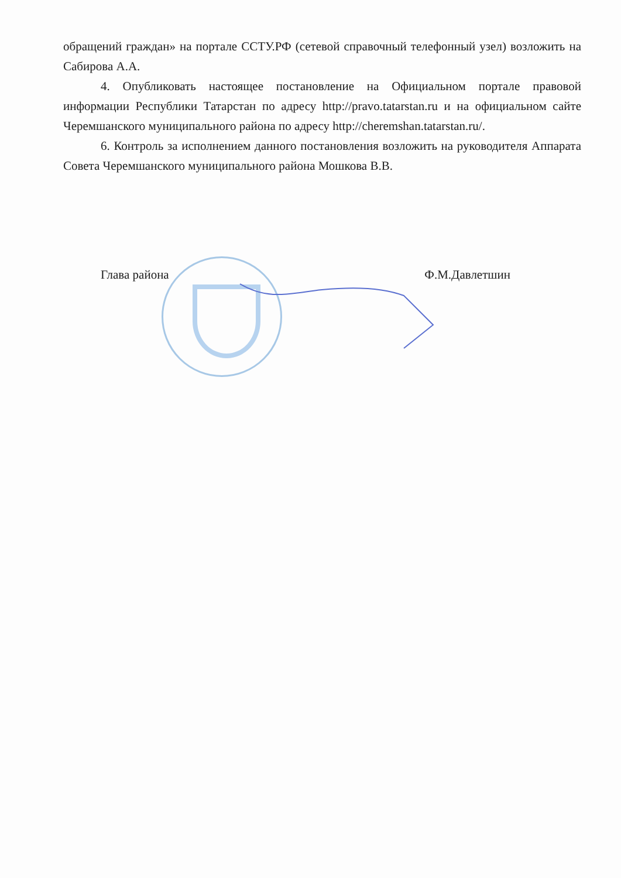обращений граждан» на портале ССТУ.РФ (сетевой справочный телефонный узел) возложить на Сабирова А.А.
4. Опубликовать настоящее постановление на Официальном портале правовой информации Республики Татарстан по адресу http://pravo.tatarstan.ru и на официальном сайте Черемшанского муниципального района по адресу http://cheremshan.tatarstan.ru/.
6. Контроль за исполнением данного постановления возложить на руководителя Аппарата Совета Черемшанского муниципального района Мошкова В.В.
Глава района Ф.М.Давлетшин